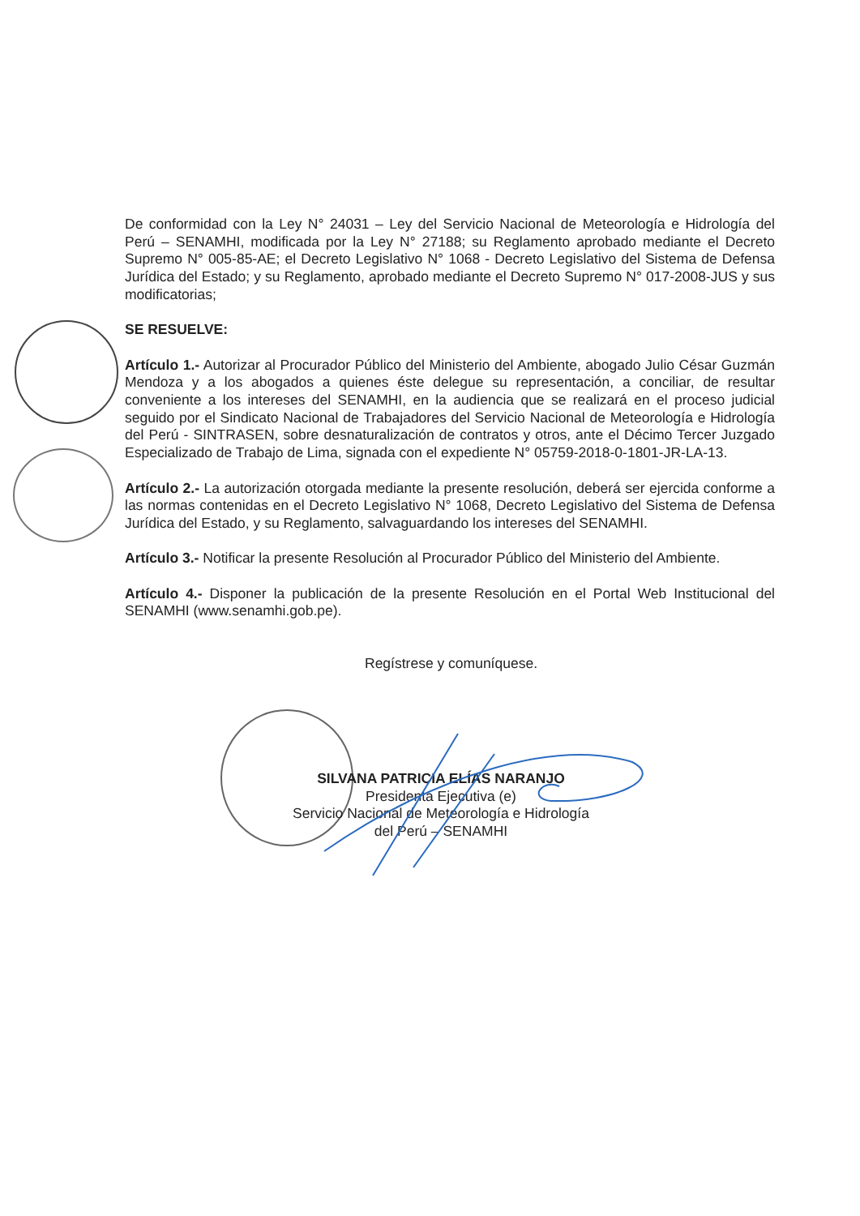De conformidad con la Ley N° 24031 – Ley del Servicio Nacional de Meteorología e Hidrología del Perú – SENAMHI, modificada por la Ley N° 27188; su Reglamento aprobado mediante el Decreto Supremo N° 005-85-AE; el Decreto Legislativo N° 1068 - Decreto Legislativo del Sistema de Defensa Jurídica del Estado; y su Reglamento, aprobado mediante el Decreto Supremo N° 017-2008-JUS y sus modificatorias;
SE RESUELVE:
Artículo 1.- Autorizar al Procurador Público del Ministerio del Ambiente, abogado Julio César Guzmán Mendoza y a los abogados a quienes éste delegue su representación, a conciliar, de resultar conveniente a los intereses del SENAMHI, en la audiencia que se realizará en el proceso judicial seguido por el Sindicato Nacional de Trabajadores del Servicio Nacional de Meteorología e Hidrología del Perú - SINTRASEN, sobre desnaturalización de contratos y otros, ante el Décimo Tercer Juzgado Especializado de Trabajo de Lima, signada con el expediente N° 05759-2018-0-1801-JR-LA-13.
Artículo 2.- La autorización otorgada mediante la presente resolución, deberá ser ejercida conforme a las normas contenidas en el Decreto Legislativo N° 1068, Decreto Legislativo del Sistema de Defensa Jurídica del Estado, y su Reglamento, salvaguardando los intereses del SENAMHI.
Artículo 3.- Notificar la presente Resolución al Procurador Público del Ministerio del Ambiente.
Artículo 4.- Disponer la publicación de la presente Resolución en el Portal Web Institucional del SENAMHI (www.senamhi.gob.pe).
Regístrese y comuníquese.
SILVANA PATRICIA ELÍAS NARANJO
Presidenta Ejecutiva (e)
Servicio Nacional de Meteorología e Hidrología
del Perú – SENAMHI